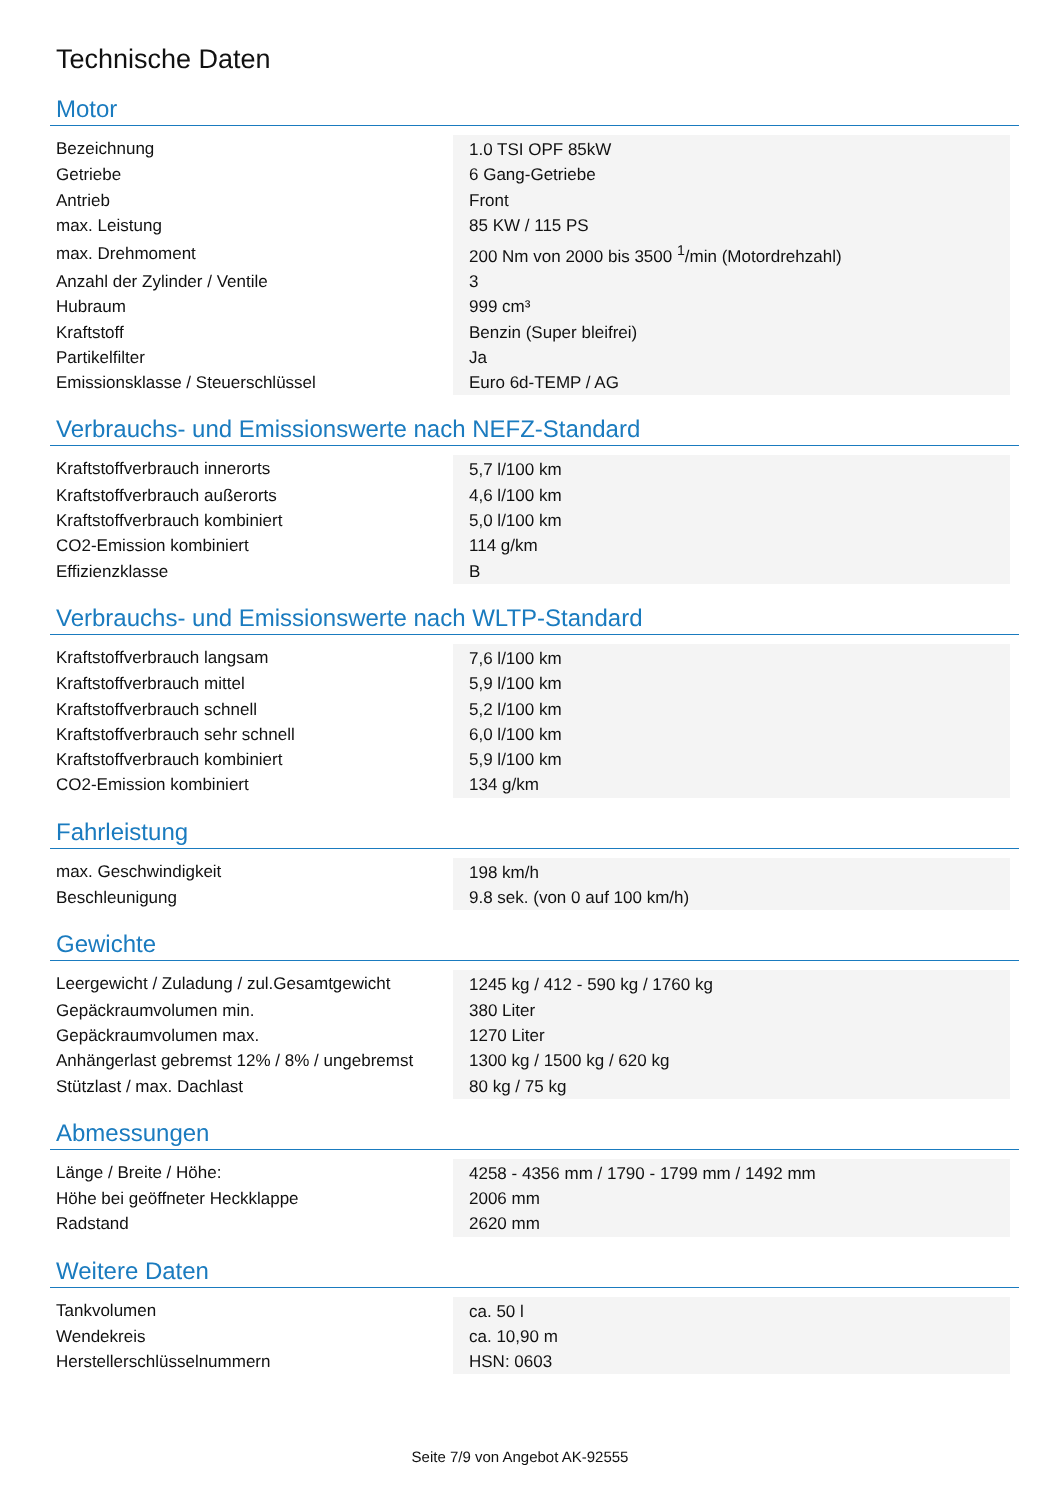Technische Daten
Motor
| Bezeichnung | 1.0 TSI OPF 85kW |
| Getriebe | 6 Gang-Getriebe |
| Antrieb | Front |
| max. Leistung | 85 KW / 115 PS |
| max. Drehmoment | 200 Nm von 2000 bis 3500 <sup>1</sup>/min (Motordrehzahl) |
| Anzahl der Zylinder / Ventile | 3 |
| Hubraum | 999 cm³ |
| Kraftstoff | Benzin (Super bleifrei) |
| Partikelfilter | Ja |
| Emissionsklasse / Steuerschlüssel | Euro 6d-TEMP / AG |
Verbrauchs- und Emissionswerte nach NEFZ-Standard
| Kraftstoffverbrauch innerorts | 5,7 l/100 km |
| Kraftstoffverbrauch außerorts | 4,6 l/100 km |
| Kraftstoffverbrauch kombiniert | 5,0 l/100 km |
| CO2-Emission kombiniert | 114 g/km |
| Effizienzklasse | B |
Verbrauchs- und Emissionswerte nach WLTP-Standard
| Kraftstoffverbrauch langsam | 7,6 l/100 km |
| Kraftstoffverbrauch mittel | 5,9 l/100 km |
| Kraftstoffverbrauch schnell | 5,2 l/100 km |
| Kraftstoffverbrauch sehr schnell | 6,0 l/100 km |
| Kraftstoffverbrauch kombiniert | 5,9 l/100 km |
| CO2-Emission kombiniert | 134 g/km |
Fahrleistung
| max. Geschwindigkeit | 198 km/h |
| Beschleunigung | 9.8 sek. (von 0 auf 100 km/h) |
Gewichte
| Leergewicht / Zuladung / zul.Gesamtgewicht | 1245 kg / 412 - 590 kg / 1760 kg |
| Gepäckraumvolumen min. | 380 Liter |
| Gepäckraumvolumen max. | 1270 Liter |
| Anhängerlast gebremst 12% / 8% / ungebremst | 1300 kg / 1500 kg / 620 kg |
| Stützlast / max. Dachlast | 80 kg / 75 kg |
Abmessungen
| Länge / Breite / Höhe: | 4258 - 4356 mm / 1790 - 1799 mm / 1492 mm |
| Höhe bei geöffneter Heckklappe | 2006 mm |
| Radstand | 2620 mm |
Weitere Daten
| Tankvolumen | ca. 50 l |
| Wendekreis | ca. 10,90 m |
| Herstellerschlüsselnummern | HSN: 0603 |
Seite 7/9 von Angebot AK-92555